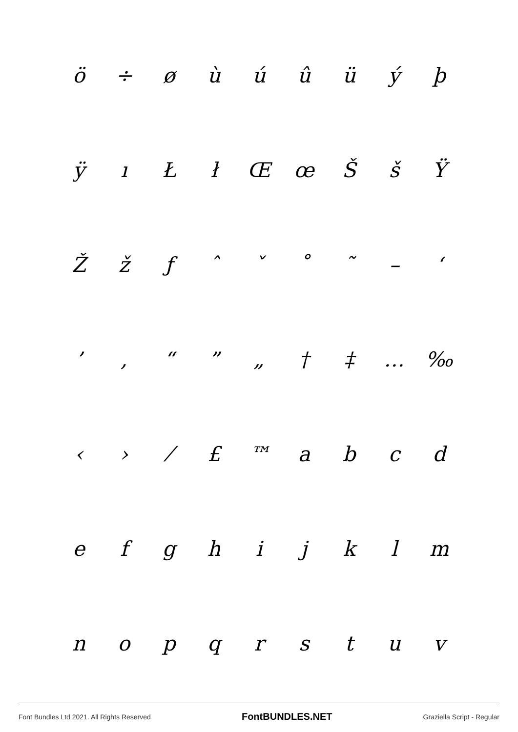ö ÷ øùúûüýþ
ÿıŁłŒœŠšŸ
Žžƒˆˇ ˚ ˜ – ‘
’ ‚ “” „ † ‡ … ‰
‹ › ⁄ £ ™ abcd
efghijklm
nopqrstuv
Font Bundles Ltd 2021. All Rights Reserved FontBUNDLES.NET Graziella Script - Regular